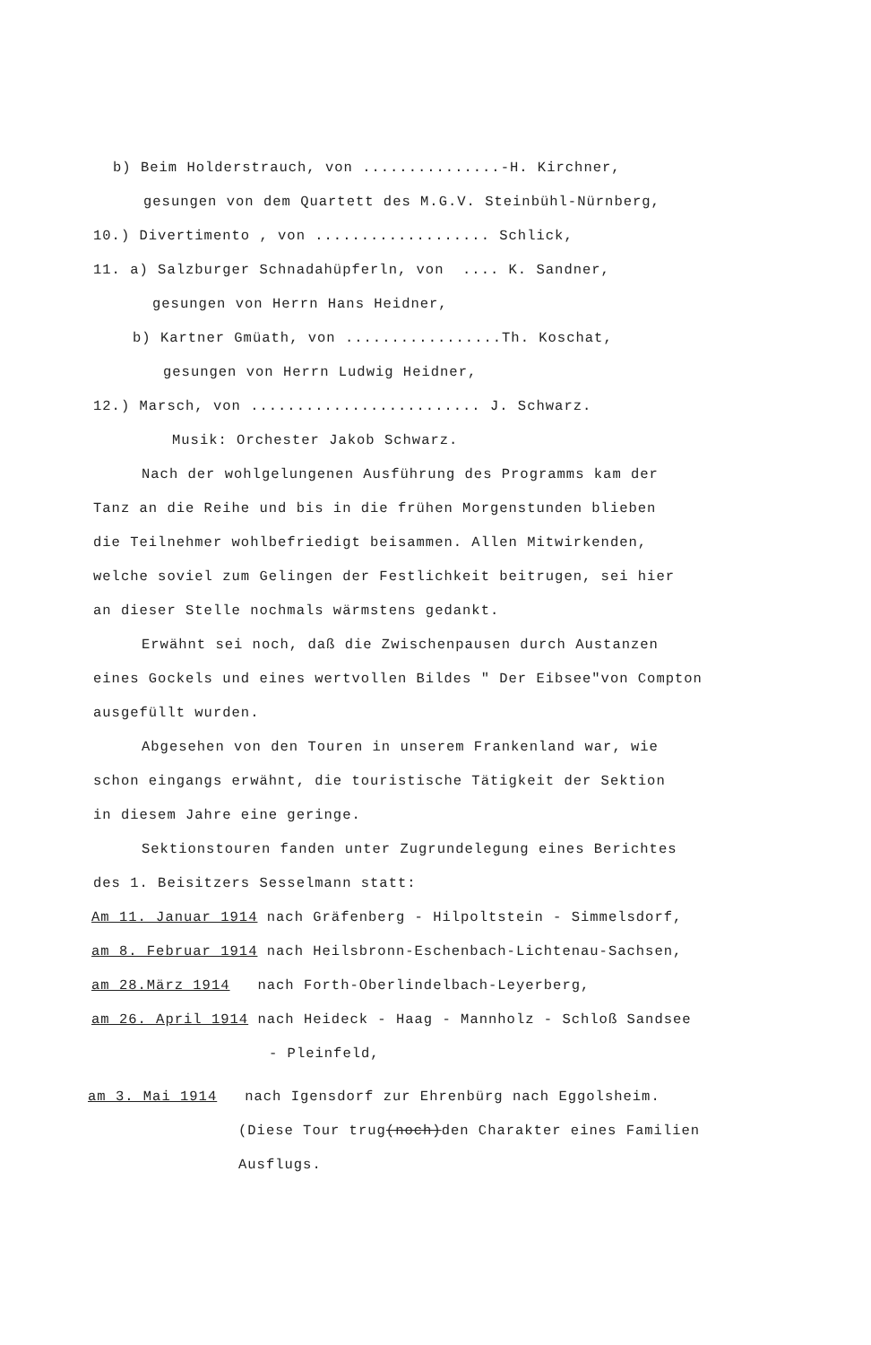b) Beim Holderstrauch, von ...............-H. Kirchner,
gesungen von dem Quartett des M.G.V. Steinbühl-Nürnberg,
10.) Divertimento , von ................... Schlick,
11. a) Salzburger Schnadahüpferln, von .... K. Sandner,
gesungen von Herrn Hans Heidner,
b) Kartner Gmüath, von .................Th. Koschat,
gesungen von Herrn Ludwig Heidner,
12.) Marsch, von ......................... J. Schwarz.
Musik: Orchester Jakob Schwarz.
Nach der wohlgelungenen Ausführung des Programms kam der
Tanz an die Reihe und bis in die frühen Morgenstunden blieben
die Teilnehmer wohlbefriedigt beisammen. Allen Mitwirkenden,
welche soviel zum Gelingen der Festlichkeit beitrugen, sei hier
an dieser Stelle nochmals wärmstens gedankt.
Erwähnt sei noch, daß die Zwischenpausen durch Austanzen
eines Gockels und eines wertvollen Bildes " Der Eibsee"von Compton
ausgefüllt wurden.
Abgesehen von den Touren in unserem Frankenland war, wie
schon eingangs erwähnt, die touristische Tätigkeit der Sektion
in diesem Jahre eine geringe.
Sektionstouren fanden unter Zugrundelegung eines Berichtes
des 1. Beisitzers Sesselmann statt:
Am 11. Januar 1914 nach Gräfenberg - Hilpoltstein - Simmelsdorf,
am 8. Februar 1914 nach Heilsbronn-Eschenbach-Lichtenau-Sachsen,
am 28.März 1914 nach Forth-Oberlindelbach-Leyerberg,
am 26. April 1914 nach Heideck - Haag - Mannholz - Schloß Sandsee
- Pleinfeld,
am 3. Mai 1914 nach Igensdorf zur Ehrenbürg nach Eggolsheim.
(Diese Tour trug(noch)den Charakter eines Familien
Ausflugs.